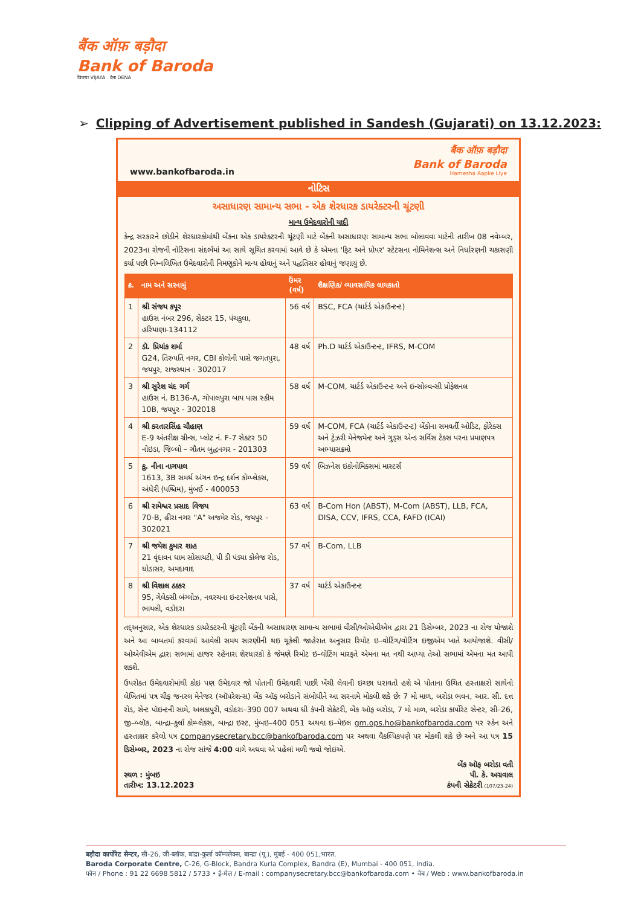बैंक ऑफ़ बड़ौदा
Bank of Baroda
विजया VIJAYA देना DENA
➢ Clipping of Advertisement published in Sandesh (Gujarati) on 13.12.2023:
www.bankofbaroda.in
बैंक ऑफ़ बड़ौदा
Bank of Baroda
Hamesha Aapke Liye
નોટિસ
અસાધારણ સામાન્ય સભા - એક શેરધારક ડાયરેક્ટરની ચૂંટણી
માન્ય ઉમેદવારોની યાદી
કેન્દ્ર સરકારને છોડીને શેરધારકોમાંથી બેંકના એક ડાયરેક્ટરની ચૂંટણી માટે બેંકની અસાધારણ સામાન્ય સભા બોલાવવા માટેની તારીખ 08 નવેમ્બર, 2023ના રોજની નોટિસના સંદર્ભમાં આ સાથે સૂચિત કરવામાં આવે છે કે એમના 'ફિટ અને પ્રોપર' સ્ટેટસના નોમિનેશન્સ અને નિર્ધારણની ચકાસણી કર્યા પછી નિમ્નલિખિત ઉમેદવારોની નિમણૂકોને માન્ય હોવાનું અને પદ્ધતિસર હોવાનું જણાયું છે.
| ક્ર. | નામ અને સરનામું | ઉંમર (વર્ષ) | શૈક્ષણિક/ વ્યાવસાયિક લાયકાતો |
| --- | --- | --- | --- |
| 1 | શ્રી સંજય કપૂર હાઉસ નંબર 296, સેક્ટર 15, પંચકુલા, હરિયાણા-134112 | 56 વર્ષ | BSC, FCA (ચાર્ટર્ડ એકાઉન્ટન્ટ) |
| 2 | ડૉ. પ્રિયાંક શર્મા G24, તિરુપતિ નગર, CBI કોલોની પાસે જગતપુરા, જયપુર, રાજસ્થાન - 302017 | 48 વર્ષ | Ph.D ચાર્ટર્ડ એકાઉન્ટન્ટ, IFRS, M-COM |
| 3 | શ્રી સુરેશ ચંદ ગર્ગ હાઉસ નં. B136-A, ગોપાલપુરા બાય પાસ સ્કીમ 10B, જયપુર - 302018 | 58 વર્ષ | M-COM, ચાર્ટર્ડ એકાઉન્ટન્ટ અને ઇન્સોલ્વન્સી પ્રોફેશનલ |
| 4 | શ્રી કરતારસિંહ ચૌહાણ E-9 અંતરીક્ષ ગ્રીન્સ, પ્લોટ નં. F-7 સેક્ટર 50 નોઇડા, જિલ્લો – ગૌતમ બુદ્ધનગર - 201303 | 59 વર્ષ | M-COM, FCA (ચાર્ટર્ડ એકાઉન્ટન્ટ) બેંકોના સમવર્તી ઓડિટ, ફોરેક્સ અને ટ્રેઝરી મેનેજમેન્ટ અને ગુડ્સ એન્ડ સર્વિસ ટેક્સ પરના પ્રમાણપત્ર અભ્યાસક્રમો |
| 5 | કુ. નીના નાગપાલ 1613, 3B સમર્થ અંગન ઇન્દ્ર દર્શન કોમ્પ્લેક્સ, અંધેરી (પશ્ચિમ), મુંબઈ - 400053 | 59 વર્ષ | બિઝનેસ ઇકોનોમિક્સમાં માસ્ટર્સ |
| 6 | શ્રી રામેશ્વર પ્રસાદ વિજય 70-B, હીરા નગર "A" અજમેર રોડ, જયપુર - 302021 | 63 વર્ષ | B-Com Hon (ABST), M-Com (ABST), LLB, FCA, DISA, CCV, IFRS, CCA, FAFD (ICAI) |
| 7 | શ્રી જયેશ કુમાર શાહ 21 વૃંદાવન ધામ સોસાયટી, પી ડી પંડ્યા કોલેજ રોડ, ઘોડાસર, અમદાવાદ | 57 વર્ષ | B-Com, LLB |
| 8 | શ્રી વિશાલ ઠક્કર 95, ગેલેક્સી બંગ્લોઝ, નવરચના ઇન્ટરનેશનલ પાસે, ભાયલી, વડોદરા | 37 વર્ષ | ચાર્ટર્ડ એકાઉન્ટન્ટ |
તદ્અનુસાર, એક શેરધારક ડાયરેક્ટરની ચૂંટણી બેંકની અસાધારણ સામાન્ય સભામાં વીસી/ઓએવીએમ દ્વારા 21 ડિસેમ્બર, 2023 ના રોજ યોજાશે અને આ બાબતમાં કરવામાં આવેલી સમય સારણીની થઇ ચૂકેલી જાહેરાત અનુસાર રિમોટ ઇ–વોટિંગ/વોટિંગ ઇજીએમ ખાતે આયોજાશે. વીસી/ઓએવીએમ દ્વારા સભામાં હાજર રહેનારા શેરધારકો કે જેમણે રિમોટ ઇ–વોટિંગ મારફતે એમના મત નથી આપ્યા તેઓ સભામાં એમના મત આપી શકશે.
ઉપરોક્ત ઉમેદવારોમાંથી કોઇ પણ ઉમેદવાર જો પોતાની ઉમેદવારી પાછી ખેંચી લેવાની ઇચ્છા ધરાવતો હશે એ પોતાના ઉચિત હસ્તાક્ષરો સાથેનો લેખિતમાં પત્ર ચીફ જનરલ મેનેજર (ઑપરેશન્સ) બેંક ઑફ બરોડાને સંબોધીને આ સરનામે મોકલી શકે છેઃ 7 મો માળ, બરોડા ભવન, આર. સી. દત્ત રોડ, સેન્ટ પૉઇન્ટની સામે, અલકાપુરી, વડોદરા–390 007 અથવા ધી કંપની સેક્રેટરી, બેંક ઑફ બરોડા, 7 મો માળ, બરોડા કાર્પોરેટ સેન્ટર, સી–26, જી–બ્લૉક, બાન્દ્રા–કુર્લા કોમ્પ્લેક્સ, બાન્દ્રા ઇસ્ટ, મુંબઇ–400 051 અથવા ઇ–મેઇલ gm.ops.ho@bankofbaroda.com પર સ્કેન અને હસ્તાક્ષર કરેલો પત્ર companysecretary.bcc@bankofbaroda.com પર અથવા વૈકલ્પિકપણે પર મોકલી શકે છે અને આ પત્ર 15 ડિસેમ્બર, 2023 ના રોજ સાંજે 4:00 વાગે અથવા એ પહેલાં મળી જવો જોઇએ.
સ્થળ : મુંબઇ
તારીખ: 13.12.2023
બેંક ઑફ બરોડા વતી
પી. કે. અગ્રવાલ
કંપની સેક્રેટરી (107/23-24)
बड़ौदा कार्पोरेट सेन्टर, सी-26, जी-ब्लॉक, बांद्रा-कुर्ला कॉम्पलेक्स, बान्द्रा (पू.), मुंबई - 400 051,भारत.
Baroda Corporate Centre, C-26, G-Block, Bandra Kurla Complex, Bandra (E), Mumbai - 400 051, India.
फोन / Phone : 91 22 6698 5812 / 5733 • ई-मेल / E-mail : companysecretary.bcc@bankofbaroda.com • वेब / Web : www.bankofbaroda.in